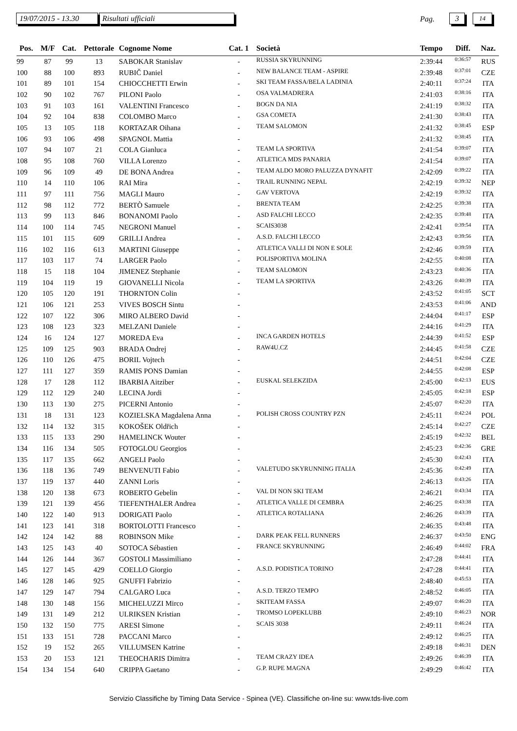19/07/2015 - 13.30
Risultati ufficiali Pag. 3 14
| Pos. | M/F | Cat. | Pettorale | Cognome Nome | Cat. 1 | Società | Tempo | Diff. | Naz. |
| --- | --- | --- | --- | --- | --- | --- | --- | --- | --- |
| 99 | 87 | 99 | 13 | SABOKAR Stanislav | - | RUSSIA SKYRUNNING | 2:39:44 | 0:36:57 | RUS |
| 100 | 88 | 100 | 893 | RUBIČ Daniel | - | NEW BALANCE TEAM - ASPIRE | 2:39:48 | 0:37:01 | CZE |
| 101 | 89 | 101 | 154 | CHIOCCHETTI Erwin | - | SKI TEAM FASSA/BELA LADINIA | 2:40:11 | 0:37:24 | ITA |
| 102 | 90 | 102 | 767 | PILONI Paolo | - | OSA VALMADRERA | 2:41:03 | 0:38:16 | ITA |
| 103 | 91 | 103 | 161 | VALENTINI Francesco | - | BOGN DA NIA | 2:41:19 | 0:38:32 | ITA |
| 104 | 92 | 104 | 838 | COLOMBO Marco | - | GSA COMETA | 2:41:30 | 0:38:43 | ITA |
| 105 | 13 | 105 | 118 | KORTAZAR Oihana | - | TEAM SALOMON | 2:41:32 | 0:38:45 | ESP |
| 106 | 93 | 106 | 498 | SPAGNOL Mattia | - | | 2:41:32 | 0:38:45 | ITA |
| 107 | 94 | 107 | 21 | COLA Gianluca | - | TEAM LA SPORTIVA | 2:41:54 | 0:39:07 | ITA |
| 108 | 95 | 108 | 760 | VILLA Lorenzo | - | ATLETICA MDS PANARIA | 2:41:54 | 0:39:07 | ITA |
| 109 | 96 | 109 | 49 | DE BONA Andrea | - | TEAM ALDO MORO PALUZZA DYNAFIT | 2:42:09 | 0:39:22 | ITA |
| 110 | 14 | 110 | 106 | RAI Mira | - | TRAIL RUNNING NEPAL | 2:42:19 | 0:39:32 | NEP |
| 111 | 97 | 111 | 756 | MAGLI Mauro | - | GAV VERTOVA | 2:42:19 | 0:39:32 | ITA |
| 112 | 98 | 112 | 772 | BERTÒ Samuele | - | BRENTA TEAM | 2:42:25 | 0:39:38 | ITA |
| 113 | 99 | 113 | 846 | BONANOMI Paolo | - | ASD FALCHI LECCO | 2:42:35 | 0:39:48 | ITA |
| 114 | 100 | 114 | 745 | NEGRONI Manuel | - | SCAIS3038 | 2:42:41 | 0:39:54 | ITA |
| 115 | 101 | 115 | 609 | GRILLI Andrea | - | A.S.D. FALCHI LECCO | 2:42:43 | 0:39:56 | ITA |
| 116 | 102 | 116 | 613 | MARTINI Giuseppe | - | ATLETICA VALLI DI NON E SOLE | 2:42:46 | 0:39:59 | ITA |
| 117 | 103 | 117 | 74 | LARGER Paolo | - | POLISPORTIVA MOLINA | 2:42:55 | 0:40:08 | ITA |
| 118 | 15 | 118 | 104 | JIMENEZ Stephanie | - | TEAM SALOMON | 2:43:23 | 0:40:36 | ITA |
| 119 | 104 | 119 | 19 | GIOVANELLI Nicola | - | TEAM LA SPORTIVA | 2:43:26 | 0:40:39 | ITA |
| 120 | 105 | 120 | 191 | THORNTON Colin | - | | 2:43:52 | 0:41:05 | SCT |
| 121 | 106 | 121 | 253 | VIVES BOSCH Sintu | - | | 2:43:53 | 0:41:06 | AND |
| 122 | 107 | 122 | 306 | MIRO ALBERO David | - | | 2:44:04 | 0:41:17 | ESP |
| 123 | 108 | 123 | 323 | MELZANI Daniele | - | | 2:44:16 | 0:41:29 | ITA |
| 124 | 16 | 124 | 127 | MOREDA Eva | - | INCA GARDEN HOTELS | 2:44:39 | 0:41:52 | ESP |
| 125 | 109 | 125 | 903 | BRADA Ondrej | - | RAW4U.CZ | 2:44:45 | 0:41:58 | CZE |
| 126 | 110 | 126 | 475 | BORIL Vojtech | - | | 2:44:51 | 0:42:04 | CZE |
| 127 | 111 | 127 | 359 | RAMIS PONS Damian | - | | 2:44:55 | 0:42:08 | ESP |
| 128 | 17 | 128 | 112 | IBARBIA Aitziber | - | EUSKAL SELEKZIDA | 2:45:00 | 0:42:13 | EUS |
| 129 | 112 | 129 | 240 | LECINA Jordi | - | | 2:45:05 | 0:42:18 | ESP |
| 130 | 113 | 130 | 275 | PICERNI Antonio | - | | 2:45:07 | 0:42:20 | ITA |
| 131 | 18 | 131 | 123 | KOZIELSKA Magdalena Anna | - | POLISH CROSS COUNTRY PZN | 2:45:11 | 0:42:24 | POL |
| 132 | 114 | 132 | 315 | KOKOŠEK Oldřich | - | | 2:45:14 | 0:42:27 | CZE |
| 133 | 115 | 133 | 290 | HAMELINCK Wouter | - | | 2:45:19 | 0:42:32 | BEL |
| 134 | 116 | 134 | 505 | FOTOGLOU Georgios | - | | 2:45:23 | 0:42:36 | GRE |
| 135 | 117 | 135 | 662 | ANGELI Paolo | - | | 2:45:30 | 0:42:43 | ITA |
| 136 | 118 | 136 | 749 | BENVENUTI Fabio | - | VALETUDO SKYRUNNING ITALIA | 2:45:36 | 0:42:49 | ITA |
| 137 | 119 | 137 | 440 | ZANNI Loris | - | | 2:46:13 | 0:43:26 | ITA |
| 138 | 120 | 138 | 673 | ROBERTO Gebelin | - | VAL DI NON SKI TEAM | 2:46:21 | 0:43:34 | ITA |
| 139 | 121 | 139 | 456 | TIEFENTHALER Andrea | - | ATLETICA VALLE DI CEMBRA | 2:46:25 | 0:43:38 | ITA |
| 140 | 122 | 140 | 913 | DORIGATI Paolo | - | ATLETICA ROTALIANA | 2:46:26 | 0:43:39 | ITA |
| 141 | 123 | 141 | 318 | BORTOLOTTI Francesco | - | | 2:46:35 | 0:43:48 | ITA |
| 142 | 124 | 142 | 88 | ROBINSON Mike | - | DARK PEAK FELL RUNNERS | 2:46:37 | 0:43:50 | ENG |
| 143 | 125 | 143 | 40 | SOTOCA Sébastien | - | FRANCE SKYRUNNING | 2:46:49 | 0:44:02 | FRA |
| 144 | 126 | 144 | 367 | GOSTOLI Massimiliano | - | | 2:47:28 | 0:44:41 | ITA |
| 145 | 127 | 145 | 429 | COELLO Giorgio | - | A.S.D. PODISTICA TORINO | 2:47:28 | 0:44:41 | ITA |
| 146 | 128 | 146 | 925 | GNUFFI Fabrizio | - | | 2:48:40 | 0:45:53 | ITA |
| 147 | 129 | 147 | 794 | CALGARO Luca | - | A.S.D. TERZO TEMPO | 2:48:52 | 0:46:05 | ITA |
| 148 | 130 | 148 | 156 | MICHELUZZI Mirco | - | SKITEAM FASSA | 2:49:07 | 0:46:20 | ITA |
| 149 | 131 | 149 | 212 | ULRIKSEN Kristian | - | TROMSO LOPEKLUBB | 2:49:10 | 0:46:23 | NOR |
| 150 | 132 | 150 | 775 | ARESI Simone | - | SCAIS 3038 | 2:49:11 | 0:46:24 | ITA |
| 151 | 133 | 151 | 728 | PACCANI Marco | - | | 2:49:12 | 0:46:25 | ITA |
| 152 | 19 | 152 | 265 | VILLUMSEN Katrine | - | | 2:49:18 | 0:46:31 | DEN |
| 153 | 20 | 153 | 121 | THEOCHARIS Dimitra | - | TEAM CRAZY IDEA | 2:49:26 | 0:46:39 | ITA |
| 154 | 134 | 154 | 640 | CRIPPA Gaetano | - | G.P. RUPE MAGNA | 2:49:29 | 0:46:42 | ITA |
Servizio Classifiche by Timing Data Service - Spinea (VE). Classifiche on-line su: www.tds-live.com